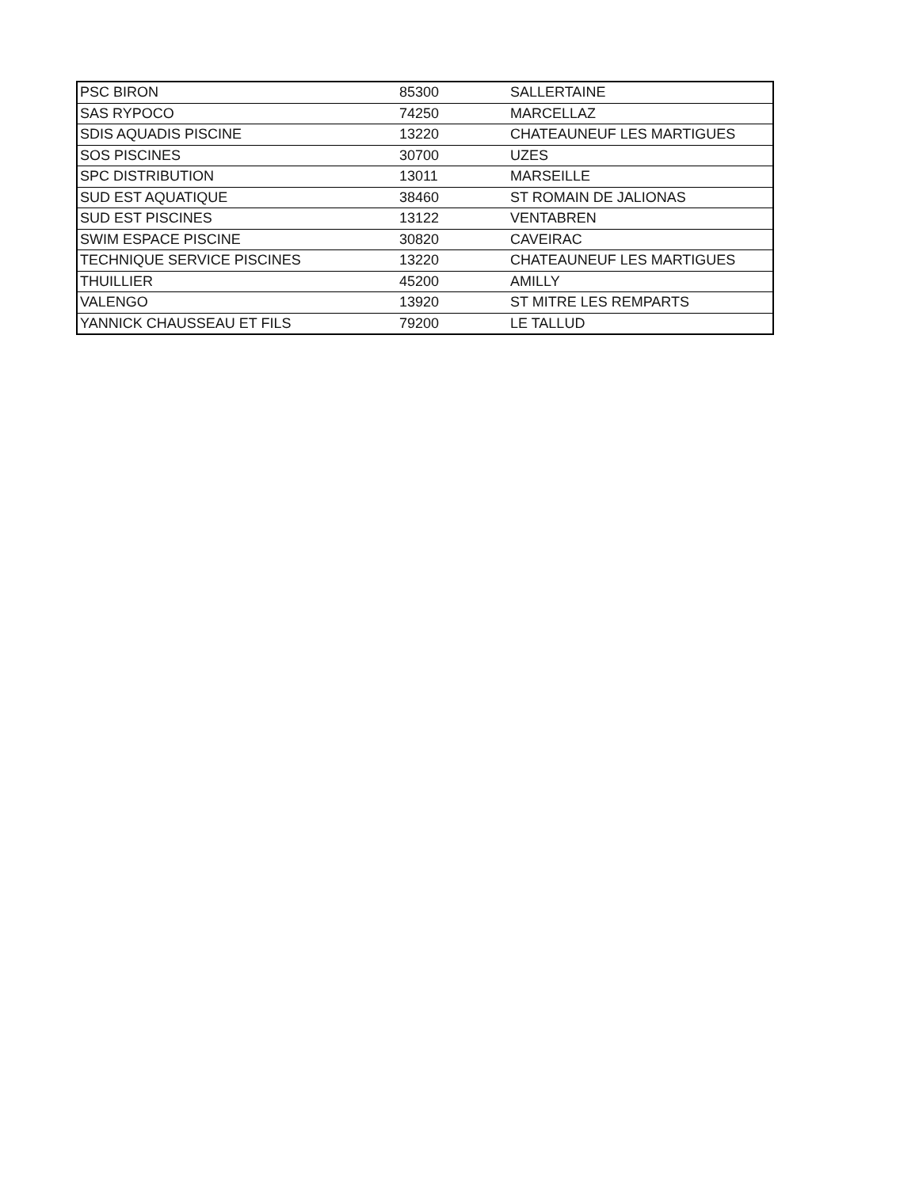| PSC BIRON | 85300 | SALLERTAINE |
| SAS RYPOCO | 74250 | MARCELLAZ |
| SDIS AQUADIS PISCINE | 13220 | CHATEAUNEUF LES MARTIGUES |
| SOS PISCINES | 30700 | UZES |
| SPC DISTRIBUTION | 13011 | MARSEILLE |
| SUD EST AQUATIQUE | 38460 | ST ROMAIN DE JALIONAS |
| SUD EST PISCINES | 13122 | VENTABREN |
| SWIM ESPACE PISCINE | 30820 | CAVEIRAC |
| TECHNIQUE SERVICE PISCINES | 13220 | CHATEAUNEUF LES MARTIGUES |
| THUILLIER | 45200 | AMILLY |
| VALENGO | 13920 | ST MITRE LES REMPARTS |
| YANNICK CHAUSSEAU ET FILS | 79200 | LE TALLUD |